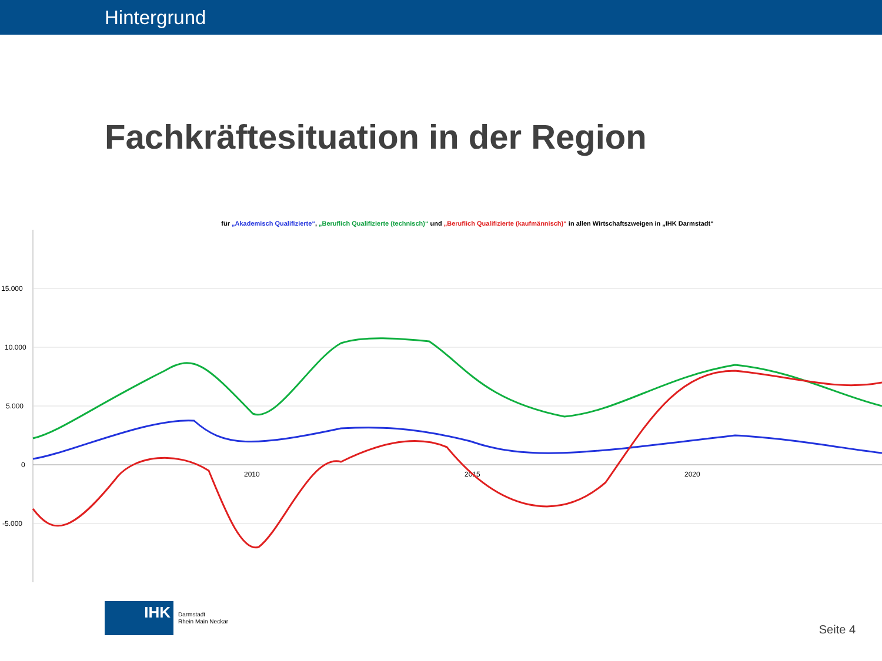Hintergrund
Fachkräftesituation in der Region
für „Akademisch Qualifizierte“, „Beruflich Qualifizierte (technisch)“ und „Beruflich Qualifizierte (kaufmännisch)“ in allen Wirtschaftszweigen in „IHK Darmstadt“
15.000
10.000
5.000
0
-5.000
2010
2015
2020
IHK
Darmstadt
Rhein Main Neckar
Seite 4